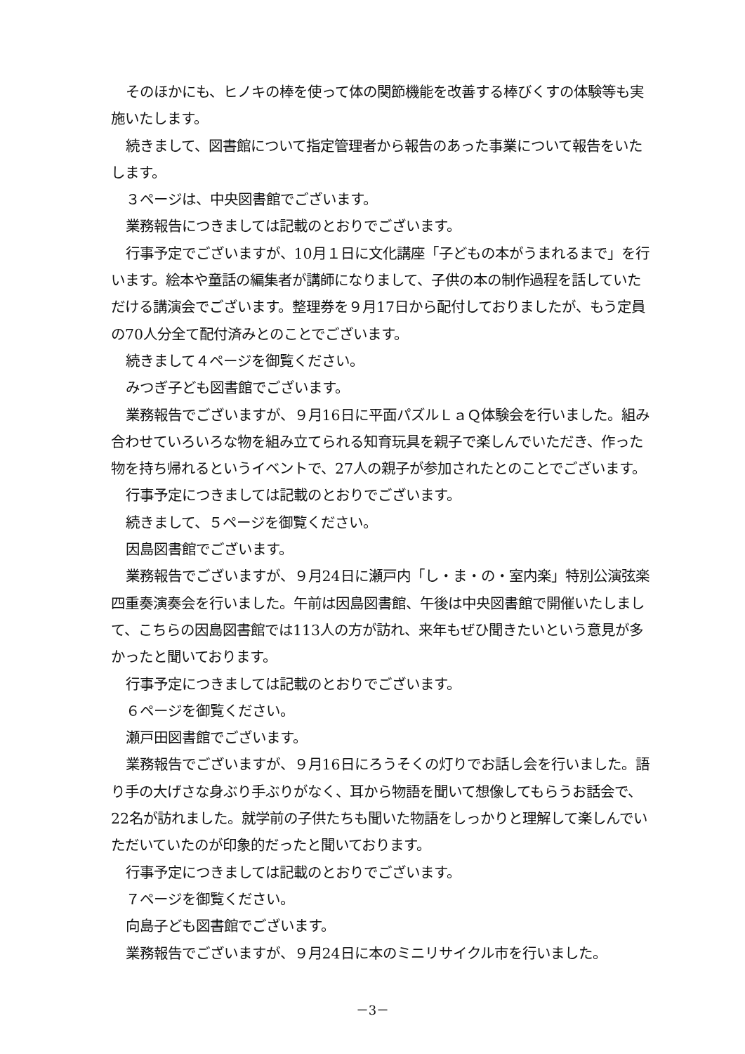そのほかにも、ヒノキの棒を使って体の関節機能を改善する棒びくすの体験等も実施いたします。
続きまして、図書館について指定管理者から報告のあった事業について報告をいたします。
３ページは、中央図書館でございます。
業務報告につきましては記載のとおりでございます。
行事予定でございますが、10月１日に文化講座「子どもの本がうまれるまで」を行います。絵本や童話の編集者が講師になりまして、子供の本の制作過程を話していただける講演会でございます。整理券を９月17日から配付しておりましたが、もう定員の70人分全て配付済みとのことでございます。
続きまして４ページを御覧ください。
みつぎ子ども図書館でございます。
業務報告でございますが、９月16日に平面パズルＬａＱ体験会を行いました。組み合わせていろいろな物を組み立てられる知育玩具を親子で楽しんでいただき、作った物を持ち帰れるというイベントで、27人の親子が参加されたとのことでございます。
行事予定につきましては記載のとおりでございます。
続きまして、５ページを御覧ください。
因島図書館でございます。
業務報告でございますが、９月24日に瀬戸内「し・ま・の・室内楽」特別公演弦楽四重奏演奏会を行いました。午前は因島図書館、午後は中央図書館で開催いたしまして、こちらの因島図書館では113人の方が訪れ、来年もぜひ聞きたいという意見が多かったと聞いております。
行事予定につきましては記載のとおりでございます。
６ページを御覧ください。
瀬戸田図書館でございます。
業務報告でございますが、９月16日にろうそくの灯りでお話し会を行いました。語り手の大げさな身ぶり手ぶりがなく、耳から物語を聞いて想像してもらうお話会で、22名が訪れました。就学前の子供たちも聞いた物語をしっかりと理解して楽しんでいただいていたのが印象的だったと聞いております。
行事予定につきましては記載のとおりでございます。
７ページを御覧ください。
向島子ども図書館でございます。
業務報告でございますが、９月24日に本のミニリサイクル市を行いました。
－3－